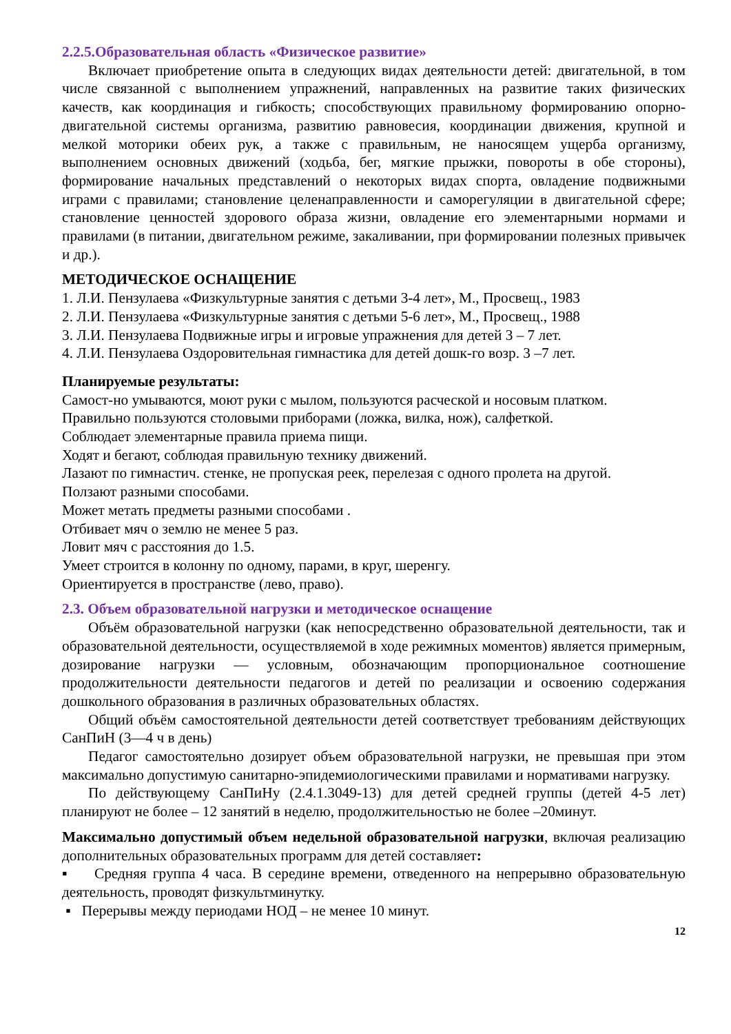2.2.5.Образовательная область «Физическое развитие»
Включает приобретение опыта в следующих видах деятельности детей: двигательной, в том числе связанной с выполнением упражнений, направленных на развитие таких физических качеств, как координация и гибкость; способствующих правильному формированию опорно-двигательной системы организма, развитию равновесия, координации движения, крупной и мелкой моторики обеих рук, а также с правильным, не наносящем ущерба организму, выполнением основных движений (ходьба, бег, мягкие прыжки, повороты в обе стороны), формирование начальных представлений о некоторых видах спорта, овладение подвижными играми с правилами; становление целенаправленности и саморегуляции в двигательной сфере; становление ценностей здорового образа жизни, овладение его элементарными нормами и правилами (в питании, двигательном режиме, закаливании, при формировании полезных привычек и др.).
МЕТОДИЧЕСКОЕ ОСНАЩЕНИЕ
1. Л.И. Пензулаева «Физкультурные занятия с детьми 3-4 лет», М., Просвещ., 1983
2. Л.И. Пензулаева «Физкультурные занятия с детьми 5-6 лет», М., Просвещ., 1988
3. Л.И. Пензулаева Подвижные игры и игровые упражнения для детей 3 – 7 лет.
4. Л.И. Пензулаева Оздоровительная гимнастика для детей дошк-го возр. 3 –7 лет.
Планируемые результаты:
Самост-но умываются, моют руки с мылом, пользуются расческой и носовым платком.
Правильно пользуются столовыми приборами (ложка, вилка, нож), салфеткой.
Соблюдает элементарные правила приема пищи.
Ходят и бегают, соблюдая правильную технику движений.
Лазают по гимнастич. стенке, не пропуская реек, перелезая с одного пролета на другой.
Ползают разными способами.
Может метать предметы разными способами .
Отбивает мяч о землю не менее 5 раз.
Ловит мяч с расстояния до 1.5.
Умеет строится в колонну по одному, парами, в круг, шеренгу.
Ориентируется в пространстве (лево, право).
2.3. Объем образовательной нагрузки и методическое оснащение
Объём образовательной нагрузки (как непосредственно образовательной деятельности, так и образовательной деятельности, осуществляемой в ходе режимных моментов) является примерным, дозирование нагрузки — условным, обозначающим пропорциональное соотношение продолжительности деятельности педагогов и детей по реализации и освоению содержания дошкольного образования в различных образовательных областях.
Общий объём самостоятельной деятельности детей соответствует требованиям действующих СанПиН (3—4 ч в день)
Педагог самостоятельно дозирует объем образовательной нагрузки, не превышая при этом максимально допустимую санитарно-эпидемиологическими правилами и нормативами нагрузку.
По действующему СанПиНу (2.4.1.3049-13) для детей средней группы (детей 4-5 лет) планируют не более – 12 занятий в неделю, продолжительностью не более –20минут.
Максимально допустимый объем недельной образовательной нагрузки, включая реализацию дополнительных образовательных программ для детей составляет:
▪ Средняя группа 4 часа. В середине времени, отведенного на непрерывно образовательную деятельность, проводят физкультминутку.
▪ Перерывы между периодами НОД – не менее 10 минут.
12